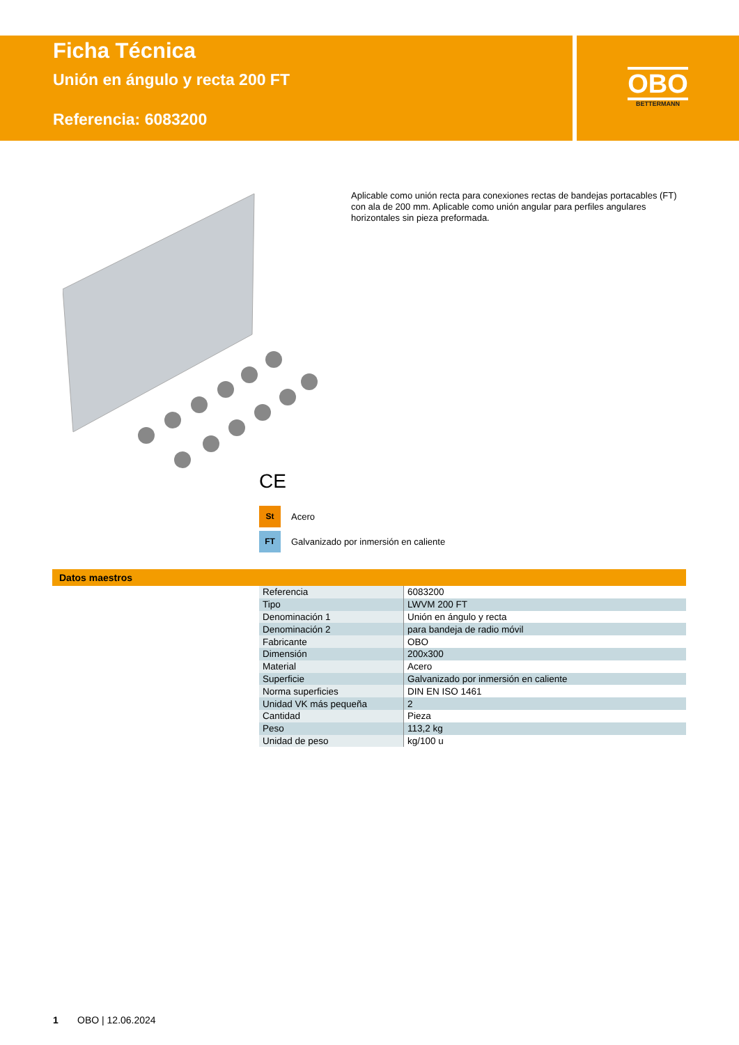Ficha Técnica
Unión en ángulo y recta 200 FT
Referencia: 6083200
OBO
BETTERMANN
Aplicable como unión recta para conexiones rectas de bandejas portacables (FT) con ala de 200 mm. Aplicable como unión angular para perfiles angulares horizontales sin pieza preformada.
CE
St Acero
FT Galvanizado por inmersión en caliente
Datos maestros
| Referencia | 6083200 |
| Tipo | LWVM 200 FT |
| Denominación 1 | Unión en ángulo y recta |
| Denominación 2 | para bandeja de radio móvil |
| Fabricante | OBO |
| Dimensión | 200x300 |
| Material | Acero |
| Superficie | Galvanizado por inmersión en caliente |
| Norma superficies | DIN EN ISO 1461 |
| Unidad VK más pequeña | 2 |
| Cantidad | Pieza |
| Peso | 113,2 kg |
| Unidad de peso | kg/100 u |
1 OBO | 12.06.2024